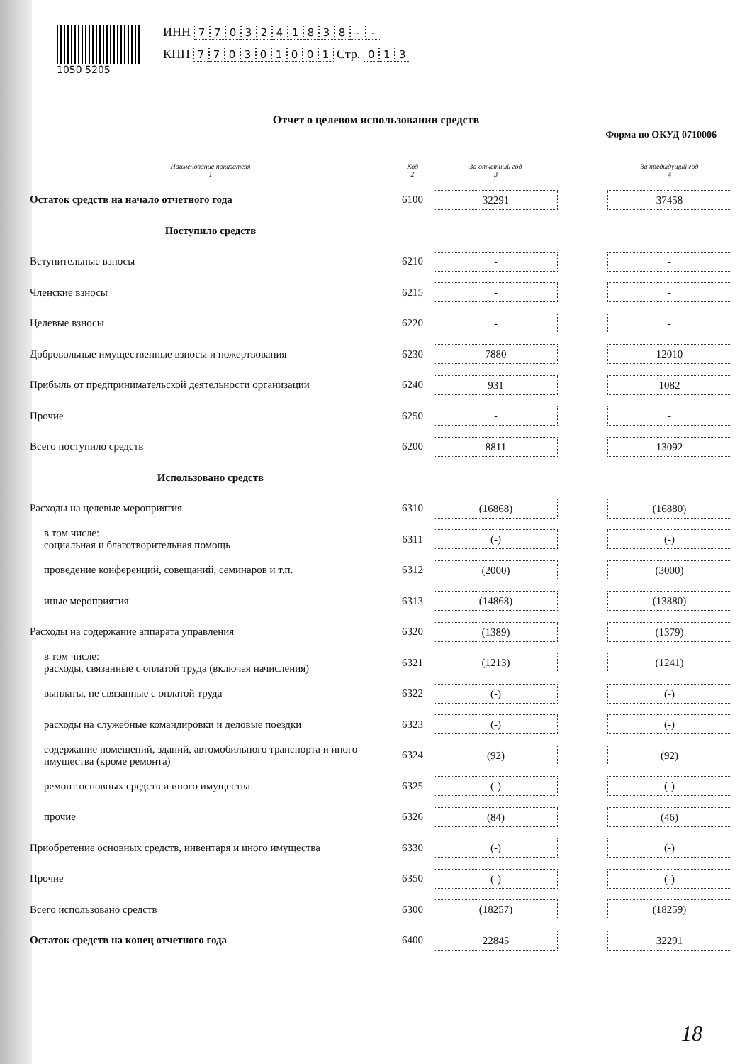1050 5205
ИНН 7703241838 - -
КПП 770301001 Стр. 0 1 3
Отчет о целевом использовании средств
Форма по ОКУД 0710006
| Наименование показателя 1 | Код 2 | За отчетный год 3 | | За предыдущий год 4 |
| --- | --- | --- | --- | --- |
| Остаток средств на начало отчетного года | 6100 | 32291 | | 37458 |
| Поступило средств | | | | |
| Вступительные взносы | 6210 | - | | - |
| Членские взносы | 6215 | - | | - |
| Целевые взносы | 6220 | - | | - |
| Добровольные имущественные взносы и пожертвования | 6230 | 7880 | | 12010 |
| Прибыль от предпринимательской деятельности организации | 6240 | 931 | | 1082 |
| Прочие | 6250 | - | | - |
| Всего поступило средств | 6200 | 8811 | | 13092 |
| Использовано средств | | | | |
| Расходы на целевые мероприятия | 6310 | (16868) | | (16880) |
| в том числе: социальная и благотворительная помощь | 6311 | (-) | | (-) |
| проведение конференций, совещаний, семинаров и т.п. | 6312 | (2000) | | (3000) |
| иные мероприятия | 6313 | (14868) | | (13880) |
| Расходы на содержание аппарата управления | 6320 | (1389) | | (1379) |
| в том числе: расходы, связанные с оплатой труда (включая начисления) | 6321 | (1213) | | (1241) |
| выплаты, не связанные с оплатой труда | 6322 | (-) | | (-) |
| расходы на служебные командировки и деловые поездки | 6323 | (-) | | (-) |
| содержание помещений, зданий, автомобильного транспорта и иного имущества (кроме ремонта) | 6324 | (92) | | (92) |
| ремонт основных средств и иного имущества | 6325 | (-) | | (-) |
| прочие | 6326 | (84) | | (46) |
| Приобретение основных средств, инвентаря и иного имущества | 6330 | (-) | | (-) |
| Прочие | 6350 | (-) | | (-) |
| Всего использовано средств | 6300 | (18257) | | (18259) |
| Остаток средств на конец отчетного года | 6400 | 22845 | | 32291 |
18